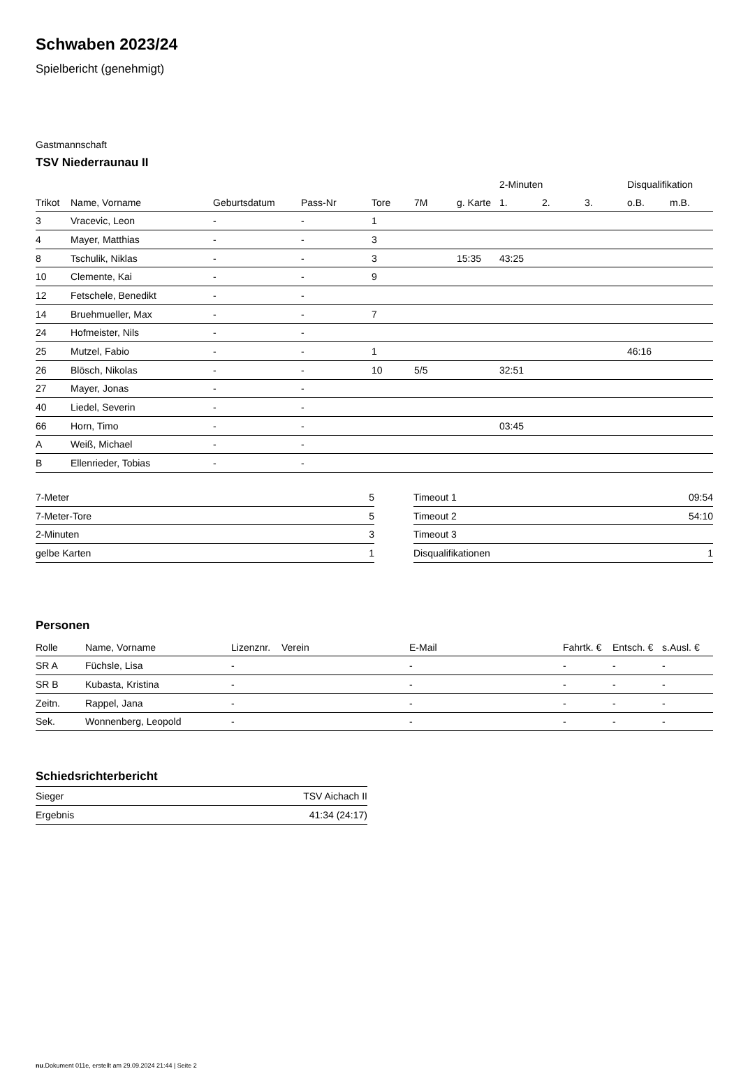Schwaben 2023/24
Spielbericht (genehmigt)
Gastmannschaft
TSV Niederraunau II
| | | | | | | | 2-Minuten | | | Disqualifikation | |
| --- | --- | --- | --- | --- | --- | --- | --- | --- | --- | --- | --- |
| Trikot | Name, Vorname | Geburtsdatum | Pass-Nr | Tore | 7M | g. Karte | 1. | 2. | 3. | o.B. | m.B. |
| 3 | Vracevic, Leon | - | - | 1 | | | | | | | |
| 4 | Mayer, Matthias | - | - | 3 | | | | | | | |
| 8 | Tschulik, Niklas | - | - | 3 | | 15:35 | 43:25 | | | | |
| 10 | Clemente, Kai | - | - | 9 | | | | | | | |
| 12 | Fetschele, Benedikt | - | - | | | | | | | | |
| 14 | Bruehmueller, Max | - | - | 7 | | | | | | | |
| 24 | Hofmeister, Nils | - | - | | | | | | | | |
| 25 | Mutzel, Fabio | - | - | 1 | | | | | | 46:16 | |
| 26 | Blösch, Nikolas | - | - | 10 | 5/5 | | 32:51 | | | | |
| 27 | Mayer, Jonas | - | - | | | | | | | | |
| 40 | Liedel, Severin | - | - | | | | | | | | |
| 66 | Horn, Timo | - | - | | | | 03:45 | | | | |
| A | Weiß, Michael | - | - | | | | | | | | |
| B | Ellenrieder, Tobias | - | - | | | | | | | | |
| 7-Meter | 5 |
| 7-Meter-Tore | 5 |
| 2-Minuten | 3 |
| gelbe Karten | 1 |
| Timeout 1 | 09:54 |
| Timeout 2 | 54:10 |
| Timeout 3 | |
| Disqualifikationen | 1 |
Personen
| Rolle | Name, Vorname | Lizenznr. | Verein | E-Mail | Fahrtk. € | Entsch. € | s.Ausl. € |
| --- | --- | --- | --- | --- | --- | --- | --- |
| SR A | Füchsle, Lisa | - | | - | - | - | - |
| SR B | Kubasta, Kristina | - | | - | - | - | - |
| Zeitn. | Rappel, Jana | - | | - | - | - | - |
| Sek. | Wonnenberg, Leopold | - | | - | - | - | - |
Schiedsrichterbericht
| Sieger | TSV Aichach II |
| Ergebnis | 41:34 (24:17) |
nu.Dokument 011e, erstellt am 29.09.2024 21:44 | Seite 2